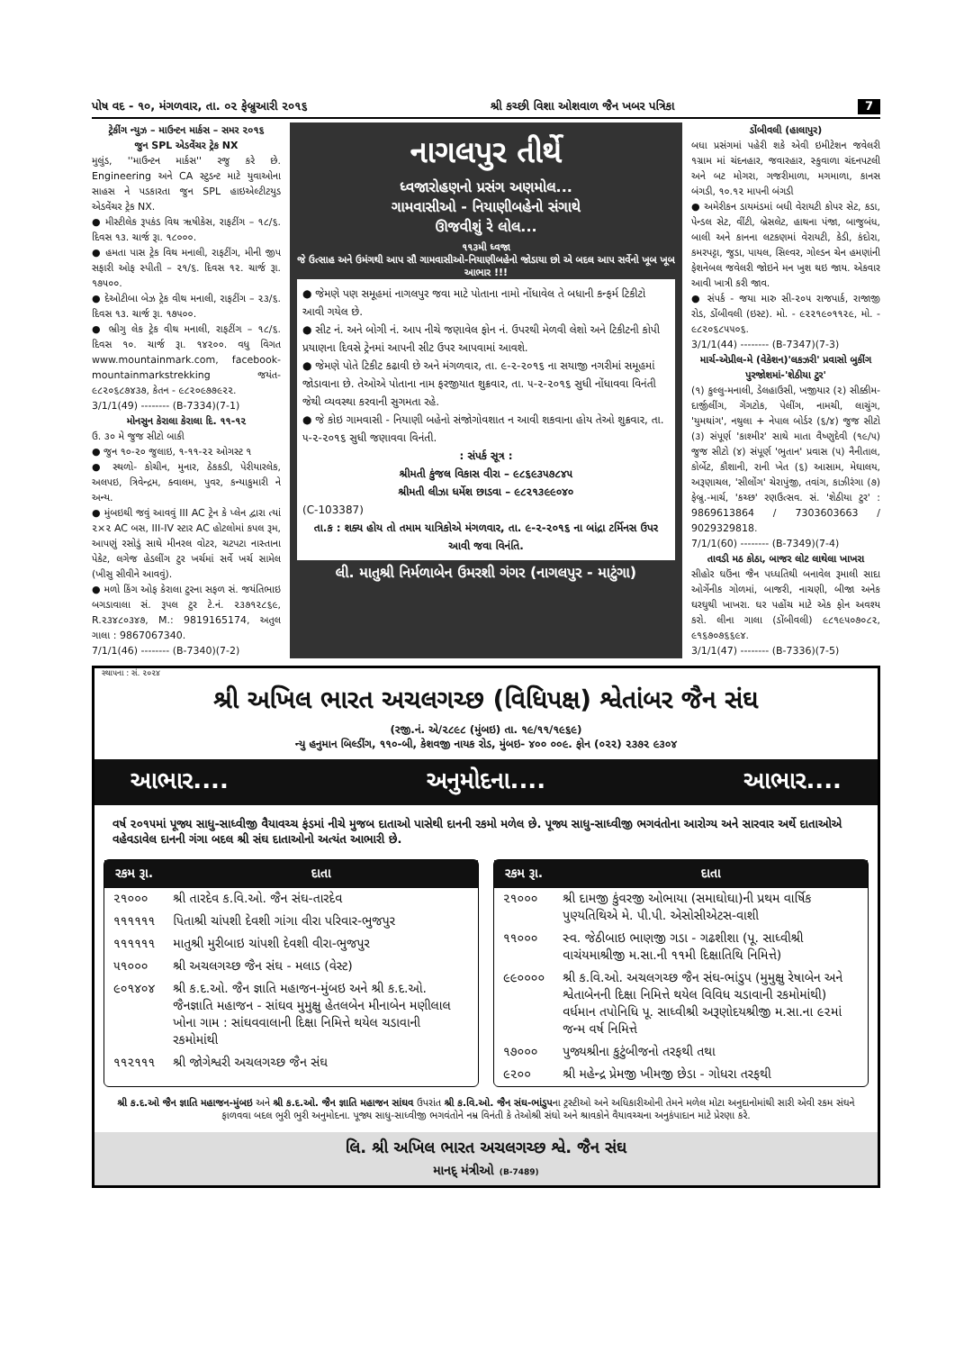પોષ વદ - ૧૦, મંગળવાર, તા. ૦૨ ફેબ્રુઆરી ૨૦૧૬ શ્રી કચ્છી વિશા ઓશવાળ જૈન ખબર પત્રિકા 7
ટ્રેકીંગ ન્યુઝ – માઉન્ટન માર્કસ – સમર ૨૦૧૬
જુન SPL એડવેંચર ટ્રેક NX
મુલુંડ, ''માઉન્ટન માર્કસ'' રજુ કરે છે. Engineering અને CA સ્ટુડન્ટ માટે યુવાઓના સાહસ ને પડકારતા જુન SPL હાઇએલ્ટીટયુડ એડવેંચર ટ્રેક NX.
● મીસ્ટીલેક રૂપકંડ વિથ ૠષીકેસ, રાફટીંગ – ૧૮/૬. દિવસ ૧૩. ચાર્જ રૂા. ૧૮૦૦૦.
● હમતા પાસ ટ્રેક વિથ મનાલી, રાફટીંગ, મીની જીપ સફારી ઓફ સ્પીતી – ૨૧/૬. દિવસ ૧૨. ચાર્જ રૂા. ૧૭૫૦૦.
● દેઓટીબા બેઝ ટ્રેક વીથ મનાલી, રાફટીંગ – ૨૩/૬. દિવસ ૧૩. ચાર્જ રૂા. ૧૭૫૦૦.
● ભ્રીગુ લેક ટ્રેક વીથ મનાલી, રાફટીંગ – ૧૮/૬. દિવસ ૧૦. ચાર્જ રૂા. ૧૪૨૦૦. વધુ વિગત www.mountainmark.com, facebook-mountainmarkstrekking જયંત- ૯૮૨૦૬૮૭૪૩૭, કેતન - ૯૮૨૦૯૭૭૯૨૨.
3/1/1(49) -------- (B-7334)(7-1)
મોનસુન કેરાલા કેરાલા દિ. ૧૧-૧૨
ઉ. ૩૦ મે જુજ સીટો બાકી
● જુન ૧૦-૨૦ જુલાઇ, ૧-૧૧-૨૨ ઓગસ્ટ ૧
● સ્થળો- કોચીન, મુનાર, ઠેકકડી, પેરીયારલેક, અલપઇ, ત્રિવેન્દ્રમ, ક્વાલમ, પુવર, કન્યાકુમારી ને અન્ય.
● મુંબઇથી જવું આવવું III AC ટ્રેન કે પ્લેન દ્વારા ત્યાં ૨×૨ AC બસ, III-IV સ્ટાર AC હોટલોમાં કપલ રૂમ, આપણું રસોડું સાથે મીનરલ વોટર, ચટપટા નાસ્તાના પેકેટ, લગેજ હેડલીંગ ટુર ખર્ચમાં સર્વે ખર્ચ સામેલ (ખીસુ સીવીને આવવું).
● મળો કિંગ ઓફ કેરાલા ટુરના સફળ સં. જયંતિભાઇ બગડાવાલા સં. રૂપલ ટુર ટે.નં. ૨૩૭૧૨૮૬૯, R.૨૩૪૮૦૩૪૭, M.: 9819165174, અતુલ ગાલા : 9867067340.
7/1/1(46) -------- (B-7340)(7-2)
નાગલપુર તીર્થે
ધ્વજારોહણનો પ્રસંગ અણમોલ...
ગામવાસીઓ - નિયાણીબહેનો સંગાથે
ઊજવીશું રે લોલ...
૧૧૩મી ધ્વજા
જે ઉત્સાહ અને ઉમંગથી આપ સૌ ગામવાસીઓ-નિયાણીબહેનો જોડાયા છો એ બદલ આપ સર્વેનો ખૂબ ખૂબ આભાર !!!
● જેમણે પણ સમૂહમાં નાગલપુર જવા માટે પોતાના નામો નોંધાવેલ તે બધાની કન્ફર્મ ટિકીટો આવી ગયેલ છે.
● સીટ નં. અને બોગી નં. આપ નીચે જણાવેલ ફોન નં. ઉપરથી મેળવી લેશો અને ટિકીટની કોપી પ્રયાણના દિવસે ટ્રેનમાં આપની સીટ ઉપર આપવામાં આવશે.
● જેમણે પોતે ટિકીટ કઢાવી છે અને મંગળવાર, તા. ૯-૨-૨૦૧૬ ના સયાજી નગરીમાં સમૂહમાં જોડાવાના છે. તેઓએ પોતાના નામ ફરજીયાત શુક્રવાર, તા. ૫-૨-૨૦૧૬ સુધી નોંધાવવા વિનંતી જેથી વ્યવસ્થા કરવાની સુગમતા રહે.
● જે કોઇ ગામવાસી - નિયાણી બહેનો સંજોગોવશાત ન આવી શકવાના હોય તેઓ શુક્રવાર, તા. ૫-૨-૨૦૧૬ સુધી જણાવવા વિનંતી.
: સંપર્ક સૂત્ર :
શ્રીમતી કુંજલ વિકાસ વીરા – ૯૮૬૯૩૫૭૮૪૫
શ્રીમતી લીઝા ધર્મેશ છાડવા – ૯૮૨૧૩૯૯૦૪૦
(C-103387)
તા.ક : શક્ય હોય તો તમામ યાત્રિકોએ મંગળવાર, તા. ૯-૨-૨૦૧૬ ના બાંદ્રા ટર્મિનસ ઉપર આવી જવા વિનંતિ.
લી. માતુશ્રી નિર્મળાબેન ઉમરશી ગંગર (નાગલપુર - માટુંગા)
ડોંબીવલી (હાલાપુર)
બધા પ્રસંગમાં પહેરી શકે એવી ઇમીટેશન જવેલરી ૧ગ્રામ માં ચંદનહાર, જવારહાર, સ્કુવાળા ચંદનપટલી અને બટ મોગરા, ગજરીમાળા, મગમાળા, કાનસ બંગડી, ૧૦.૧૨ માપની બંગડી
● અમેરીકન ડાયમંડમાં બધી વેરાયટી કોપર સેટ, કડા, પેન્ડલ સેટ, વીંટી, બ્રેસલેટ, હાથના પંજા, બાજુબંધ, બાલી અને કાનના લટકણમાં વેરાયટી, કેડી, કંદોરા, કમરપટ્ટા, જુડા, પાયલ, સિલ્વર, ગોલ્ડન ચેન હમણાંની ફેશનેબલ જવેલરી જોઇને મન ખુશ થઇ જાય. એકવાર આવી ખાત્રી કરી જાવ.
● સંપર્ક - જયા મારુ સી-૨૦૫ રાજપાર્ક, રાજાજી રોડ, ડોંબીવલી (ઇસ્ટ). મો. - ૯૨૨૧૯૦૧૧૨૯, મો. - ૯૮૨૦૬૮૫૫૦૬.
3/1/1(44) -------- (B-7347)(7-3)
માર્ચ-એપ્રીલ-મે (વેકેશન)'લકઝરી' પ્રવાસો બુકીંગ પુરજોશમાં-'શેઠીયા ટુર'
(૧) કુલ્લુ-મનાલી, ડેલહાઉસી, ખજીયાર (૨) સીક્કીમ-દાર્જીલીંગ, ગેંગટોક, પેલીંગ, નામચી, લાચુંગ, 'યુમથાંગ', નથુલા + નેપાલ બોર્ડર (૬/૪) જુજ સીટો (૩) સંપૂર્ણ 'કાશ્મીર' સાથે માતા વૈષ્ણુદેવી (૧૯/૫) જુજ સીટો (૪) સંપૂર્ણ 'ભુતાન' પ્રવાસ (૫) નૈનીતાલ, કોર્બેટ, કૌશાની, રાની ખેત (૬) આસામ, મેઘાલય, અરૂણાચલ, 'સીલોંગ' ચેરાપુંજી, તવાંગ, કાઝીરંગા (૭) ફેબ્રુ.-માર્ચ, 'કચ્છ' રણઉત્સવ. સં. 'શેઠીયા ટુર' : 9869613864 / 7303603663 / 9029329818.
7/1/1(60) -------- (B-7349)(7-4)
તાવડી મઠ કોઠા, બાજર લોટ લાથેલા ખાખરા
સીહોર ઘઉંના જૈન પધ્ધતિથી બનાવેલ રૂમાલી સાદા ઓર્ગેનીક ગોળમાં, બાજરી, નાચણી, બીજા અનેક ઘરઘુથી ખાખરા. ઘર પહોંચ માટે એક ફોન અવશ્ય કરો. લીના ગાલા (ડોંબીવલી) ૯૮૧૯૫૦૭૦૮૨, ૯૧૬૭૦૭૬૬૯૪.
3/1/1(47) -------- (B-7336)(7-5)
સ્થાપના : સં. ૨૦૨૪
શ્રી અખિલ ભારત અચલગચ્છ (વિધિપક્ષ) શ્વેતાંબર જૈન સંઘ
(રજી.નં. એ/૨૮૯૮ (મુંબઇ) તા. ૧૯/૧૧/૧૯૬૯)
ન્યુ હનુમાન બિલ્ડીંગ, ૧૧૦-બી, કેશવજી નાયક રોડ, મુંબઇ- ૪૦૦ ૦૦૯. ફોન (૦૨૨) ૨૩૭૨ ૯૩૦૪
આભાર.... અનુમોદના.... આભાર....
વર્ષ ૨૦૧૫માં પૂજ્ય સાધુ-સાધ્વીજી વૈયાવચ્ચ ફંડમાં નીચે મુજબ દાતાઓ પાસેથી દાનની રકમો મળેલ છે. પૂજ્ય સાધુ-સાધ્વીજી ભગવંતોના આરોગ્ય અને સારવાર અર્થે દાતાઓએ વહેવડાવેલ દાનની ગંગા બદલ શ્રી સંઘ દાતાઓનો અત્યંત આભારી છે.
| રકમ રૂા. | દાતા |
| --- | --- |
| ૨૧૦૦૦ | શ્રી તારદેવ ક.વિ.ઓ. જૈન સંઘ-તારદેવ |
| ૧૧૧૧૧૧ | પિતાશ્રી ચાંપશી દેવશી ગાંગા વીરા પરિવાર-ભુજપુર |
| ૧૧૧૧૧૧ | માતુશ્રી મુરીબાઇ ચાંપશી દેવશી વીરા-ભુજપુર |
| ૫૧૦૦૦ | શ્રી અચલગચ્છ જૈન સંઘ - મલાડ (વેસ્ટ) |
| ૯૦૧૪૦૪ | શ્રી ક.દ.ઓ. જૈન જ્ઞાતિ મહાજન-મુંબઇ અને શ્રી ક.દ.ઓ. જૈનજ્ઞાતિ મહાજન - સાંઘવ મુમુક્ષુ હેતલબેન મીનાબેન મણીલાલ ખોના ગામ : સાંઘવવાલાની દિક્ષા નિમિત્તે થયેલ ચડાવાની રકમોમાંથી |
| ૧૧૨૧૧૧ | શ્રી જોગેશ્વરી અચલગચ્છ જૈન સંઘ |
| રકમ રૂા. | દાતા |
| --- | --- |
| ૨૧૦૦૦ | શ્રી દામજી કુંવરજી ઓભાયા (સમાઘોઘા)ની પ્રથમ વાર્ષિક પુણ્યતિથિએ મે. પી.પી. એસોસીએટસ-વાશી |
| ૧૧૦૦૦ | સ્વ. જેઠીબાઇ ભાણજી ગડા - ગઢશીશા (પૂ. સાધ્વીશ્રી વાચંયમાશ્રીજી મ.સા.ની ૧૧મી દિક્ષાતિથિ નિમિત્તે) |
| ૯૯૦૦૦૦ | શ્રી ક.વિ.ઓ. અચલગચ્છ જૈન સંઘ-ભાંડુપ (મુમુક્ષુ રેષાબેન અને શ્વેતાબેનની દિક્ષા નિમિત્તે થયેલ વિવિધ ચડાવાની રકમોમાંથી) વર્ધમાન તપોનિધિ પૂ. સાધ્વીશ્રી અરૂણોદયશ્રીજી મ.સા.ના ૯૨માં જન્મ વર્ષ નિમિત્તે |
| ૧૭૦૦૦ | પુજ્યશ્રીના કુટુંબીજનો તરફથી તથા |
| ૯૨૦૦ | શ્રી મહેન્દ્ર પ્રેમજી ખીમજી છેડા - ગોધરા તરફથી |
શ્રી ક.દ.ઓ જૈન જ્ઞાતિ મહાજન-મુંબઇ અને શ્રી ક.દ.ઓ. જૈન જ્ઞાતિ મહાજન સાંઘવ ઉપરાંત શ્રી ક.વિ.ઓ. જૈન સંઘ-ભાંડુપના ટ્રસ્ટીઓ અને અધિકારીઓની તેમને મળેલ મોટા અનુદાનોમાંથી સારી એવી રકમ સંઘને ફાળવવા બદલ ભુરી ભુરી અનુમોદના. પૂજ્ય સાધુ-સાધ્વીજી ભગવંતોને નમ્ર વિનંતી કે તેઓશ્રી સંઘો અને શ્રાવકોને વૈયાવચ્ચના અનુકંપાદાન માટે પ્રેરણા કરે.
લિ. શ્રી અખિલ ભારત અચલગચ્છ શ્વે. જૈન સંઘ
માનદ્ મંત્રીઓ (B-7489)